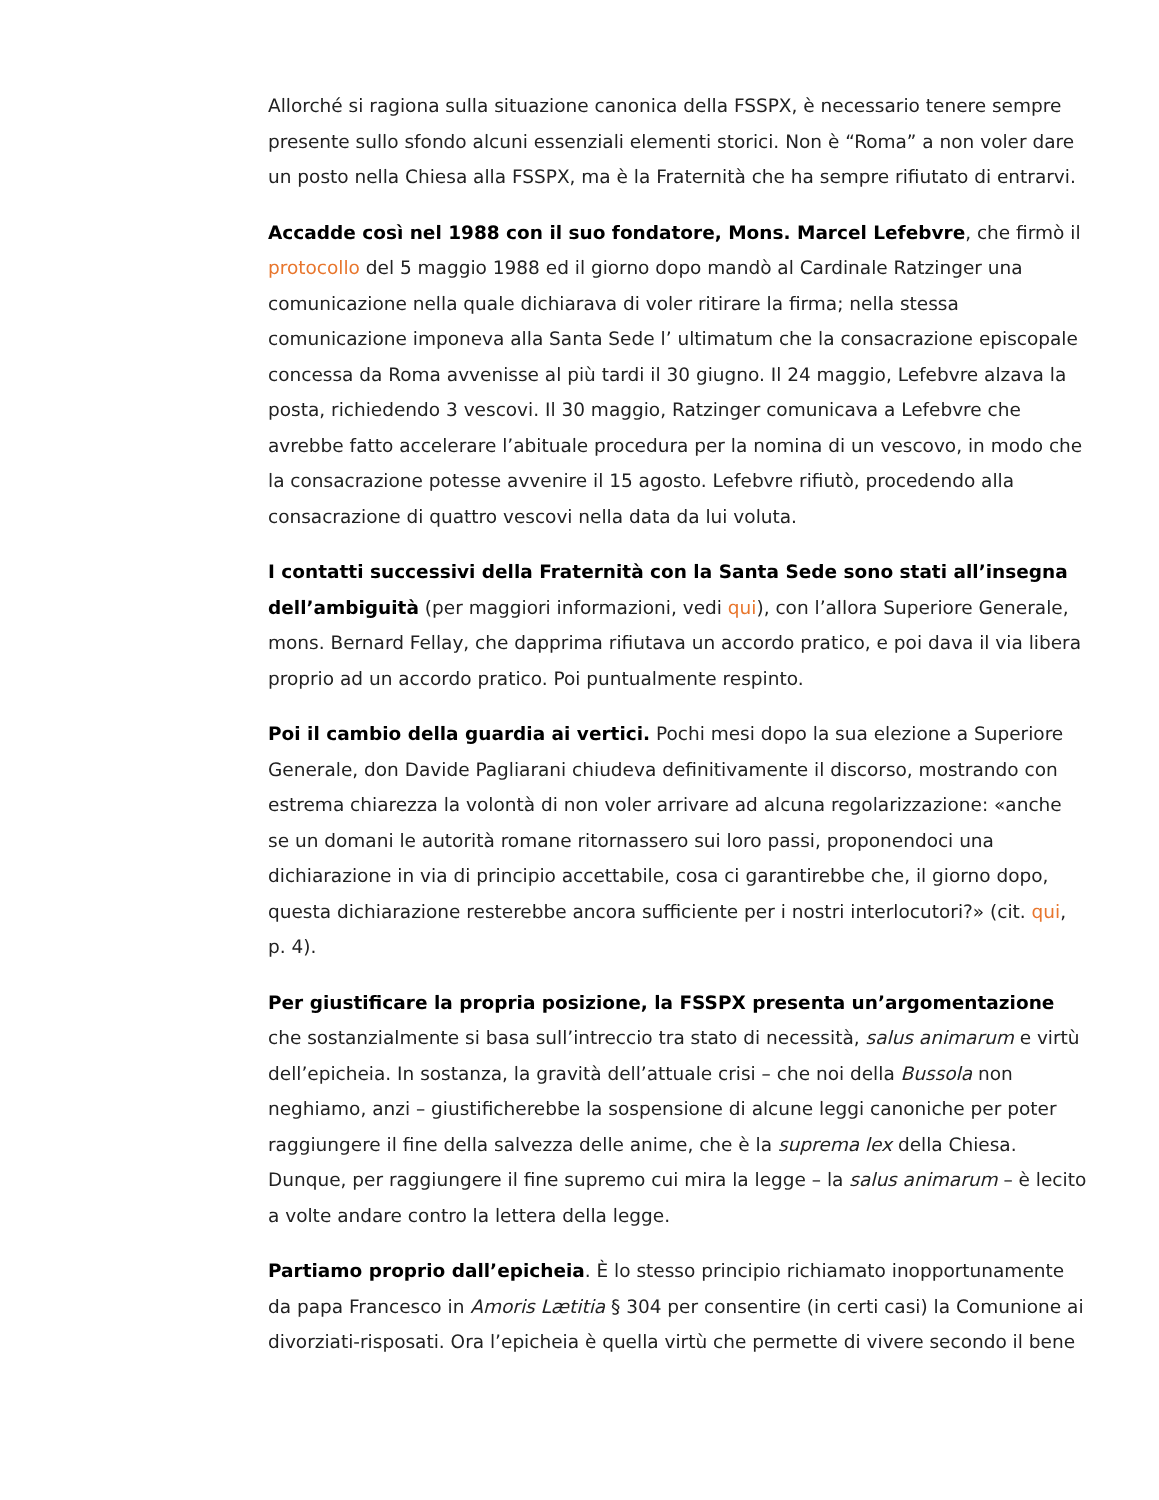Allorché si ragiona sulla situazione canonica della FSSPX, è necessario tenere sempre presente sullo sfondo alcuni essenziali elementi storici. Non è “Roma” a non voler dare un posto nella Chiesa alla FSSPX, ma è la Fraternità che ha sempre rifiutato di entrarvi.
Accadde così nel 1988 con il suo fondatore, Mons. Marcel Lefebvre, che firmò il protocollo del 5 maggio 1988 ed il giorno dopo mandò al Cardinale Ratzinger una comunicazione nella quale dichiarava di voler ritirare la firma; nella stessa comunicazione imponeva alla Santa Sede l’ ultimatum che la consacrazione episcopale concessa da Roma avvenisse al più tardi il 30 giugno. Il 24 maggio, Lefebvre alzava la posta, richiedendo 3 vescovi. Il 30 maggio, Ratzinger comunicava a Lefebvre che avrebbe fatto accelerare l’abituale procedura per la nomina di un vescovo, in modo che la consacrazione potesse avvenire il 15 agosto. Lefebvre rifiutò, procedendo alla consacrazione di quattro vescovi nella data da lui voluta.
I contatti successivi della Fraternità con la Santa Sede sono stati all’insegna dell’ambiguità (per maggiori informazioni, vedi qui), con l’allora Superiore Generale, mons. Bernard Fellay, che dapprima rifiutava un accordo pratico, e poi dava il via libera proprio ad un accordo pratico. Poi puntualmente respinto.
Poi il cambio della guardia ai vertici. Pochi mesi dopo la sua elezione a Superiore Generale, don Davide Pagliarani chiudeva definitivamente il discorso, mostrando con estrema chiarezza la volontà di non voler arrivare ad alcuna regolarizzazione: «anche se un domani le autorità romane ritornassero sui loro passi, proponendoci una dichiarazione in via di principio accettabile, cosa ci garantirebbe che, il giorno dopo, questa dichiarazione resterebbe ancora sufficiente per i nostri interlocutori?» (cit. qui, p. 4).
Per giustificare la propria posizione, la FSSPX presenta un’argomentazione che sostanzialmente si basa sull’intreccio tra stato di necessità, salus animarum e virtù dell’epicheia. In sostanza, la gravità dell’attuale crisi – che noi della Bussola non neghiamo, anzi – giustificherebbe la sospensione di alcune leggi canoniche per poter raggiungere il fine della salvezza delle anime, che è la suprema lex della Chiesa. Dunque, per raggiungere il fine supremo cui mira la legge – la salus animarum – è lecito a volte andare contro la lettera della legge.
Partiamo proprio dall’epicheia. È lo stesso principio richiamato inopportunamente da papa Francesco in Amoris Lætitia § 304 per consentire (in certi casi) la Comunione ai divorziati-risposati. Ora l’epicheia è quella virtù che permette di vivere secondo il bene